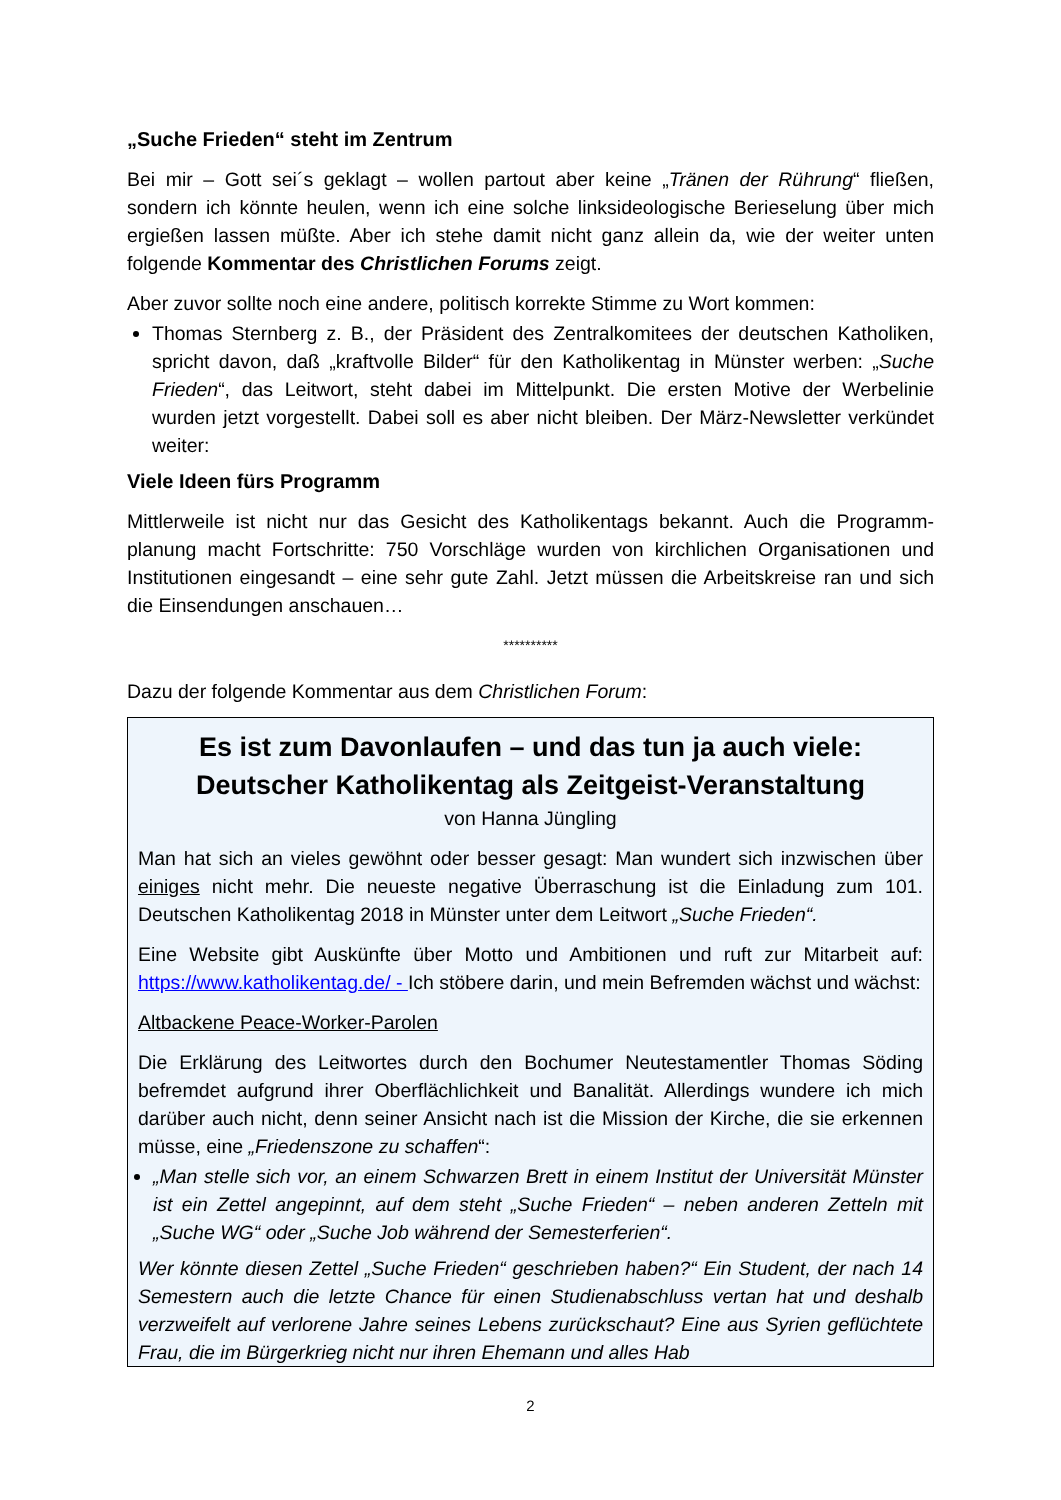„Suche Frieden“ steht im Zentrum
Bei mir – Gott sei´s geklagt – wollen partout aber keine „Tränen der Rührung“ fließen, sondern ich könnte heulen, wenn ich eine solche linksideologische Berieselung über mich ergießen lassen müßte. Aber ich stehe damit nicht ganz allein da, wie der weiter unten folgende Kommentar des Christlichen Forums zeigt.
Aber zuvor sollte noch eine andere, politisch korrekte Stimme zu Wort kommen:
Thomas Sternberg z. B., der Präsident des Zentralkomitees der deutschen Katholiken, spricht davon, daß „kraftvolle Bilder“ für den Katholikentag in Münster werben: „Suche Frieden“, das Leitwort, steht dabei im Mittelpunkt. Die ersten Motive der Werbelinie wurden jetzt vorgestellt. Dabei soll es aber nicht bleiben. Der März-Newsletter verkündet weiter:
Viele Ideen fürs Programm
Mittlerweile ist nicht nur das Gesicht des Katholikentags bekannt. Auch die Programm-planung macht Fortschritte: 750 Vorschläge wurden von kirchlichen Organisationen und Institutionen eingesandt – eine sehr gute Zahl. Jetzt müssen die Arbeitskreise ran und sich die Einsendungen anschauen…
**********
Dazu der folgende Kommentar aus dem Christlichen Forum:
Es ist zum Davonlaufen – und das tun ja auch viele: Deutscher Katholikentag als Zeitgeist-Veranstaltung
von Hanna Jüngling
Man hat sich an vieles gewöhnt oder besser gesagt: Man wundert sich inzwischen über einiges nicht mehr. Die neueste negative Überraschung ist die Einladung zum 101. Deutschen Katholikentag 2018 in Münster unter dem Leitwort „Suche Frieden“.
Eine Website gibt Auskünfte über Motto und Ambitionen und ruft zur Mitarbeit auf: https://www.katholikentag.de/ - Ich stöbere darin, und mein Befremden wächst und wächst:
Altbackene Peace-Worker-Parolen
Die Erklärung des Leitwortes durch den Bochumer Neutestamentler Thomas Söding befremdet aufgrund ihrer Oberflächlichkeit und Banalität. Allerdings wundere ich mich darüber auch nicht, denn seiner Ansicht nach ist die Mission der Kirche, die sie erkennen müsse, eine „Friedenszone zu schaffen“:
„Man stelle sich vor, an einem Schwarzen Brett in einem Institut der Universität Münster ist ein Zettel angepinnt, auf dem steht „Suche Frieden“ – neben anderen Zetteln mit „Suche WG“ oder „Suche Job während der Semesterferien“.
Wer könnte diesen Zettel „Suche Frieden“ geschrieben haben?“ Ein Student, der nach 14 Semestern auch die letzte Chance für einen Studienabschluss vertan hat und deshalb verzweifelt auf verlorene Jahre seines Lebens zurückschaut? Eine aus Syrien geflüchtete Frau, die im Bürgerkrieg nicht nur ihren Ehemann und alles Hab
2